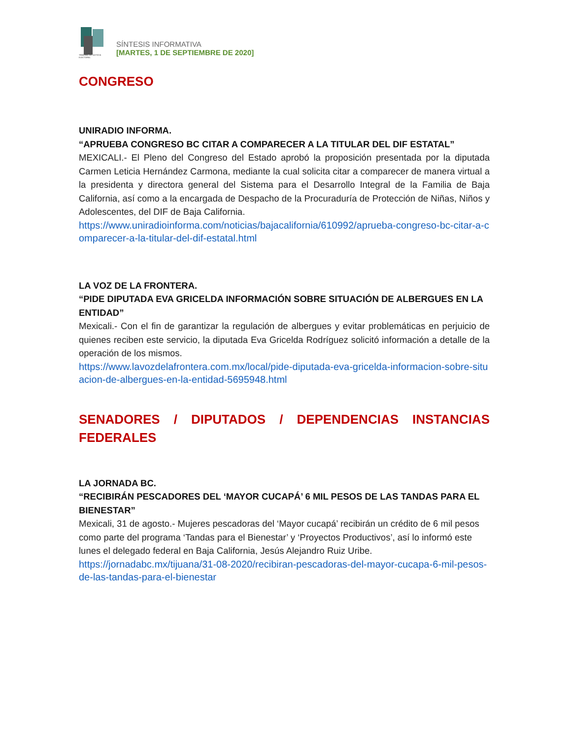TRIBUNAL DE JUSTICIA ELECTORAL
SÍNTESIS INFORMATIVA
[MARTES, 1 DE SEPTIEMBRE DE 2020]
CONGRESO
UNIRADIO INFORMA.
“APRUEBA CONGRESO BC CITAR A COMPARECER A LA TITULAR DEL DIF ESTATAL”
MEXICALI.- El Pleno del Congreso del Estado aprobó la proposición presentada por la diputada Carmen Leticia Hernández Carmona, mediante la cual solicita citar a comparecer de manera virtual a la presidenta y directora general del Sistema para el Desarrollo Integral de la Familia de Baja California, así como a la encargada de Despacho de la Procuraduría de Protección de Niñas, Niños y Adolescentes, del DIF de Baja California.
https://www.uniradioinforma.com/noticias/bajacalifornia/610992/aprueba-congreso-bc-citar-a-comparecer-a-la-titular-del-dif-estatal.html
LA VOZ DE LA FRONTERA.
“PIDE DIPUTADA EVA GRICELDA INFORMACIÓN SOBRE SITUACIÓN DE ALBERGUES EN LA ENTIDAD”
Mexicali.- Con el fin de garantizar la regulación de albergues y evitar problemáticas en perjuicio de quienes reciben este servicio, la diputada Eva Gricelda Rodríguez solicitó información a detalle de la operación de los mismos.
https://www.lavozdelafrontera.com.mx/local/pide-diputada-eva-gricelda-informacion-sobre-situacion-de-albergues-en-la-entidad-5695948.html
SENADORES / DIPUTADOS / DEPENDENCIAS INSTANCIAS FEDERALES
LA JORNADA BC.
“RECIBIRÁN PESCADORES DEL ‘MAYOR CUCAPÁ’ 6 MIL PESOS DE LAS TANDAS PARA EL BIENESTAR”
Mexicali, 31 de agosto.- Mujeres pescadoras del ‘Mayor cucapá’ recibirán un crédito de 6 mil pesos como parte del programa ‘Tandas para el Bienestar’ y ‘Proyectos Productivos’, así lo informó este lunes el delegado federal en Baja California, Jesús Alejandro Ruiz Uribe.
https://jornadabc.mx/tijuana/31-08-2020/recibiran-pescadoras-del-mayor-cucapa-6-mil-pesos-de-las-tandas-para-el-bienestar